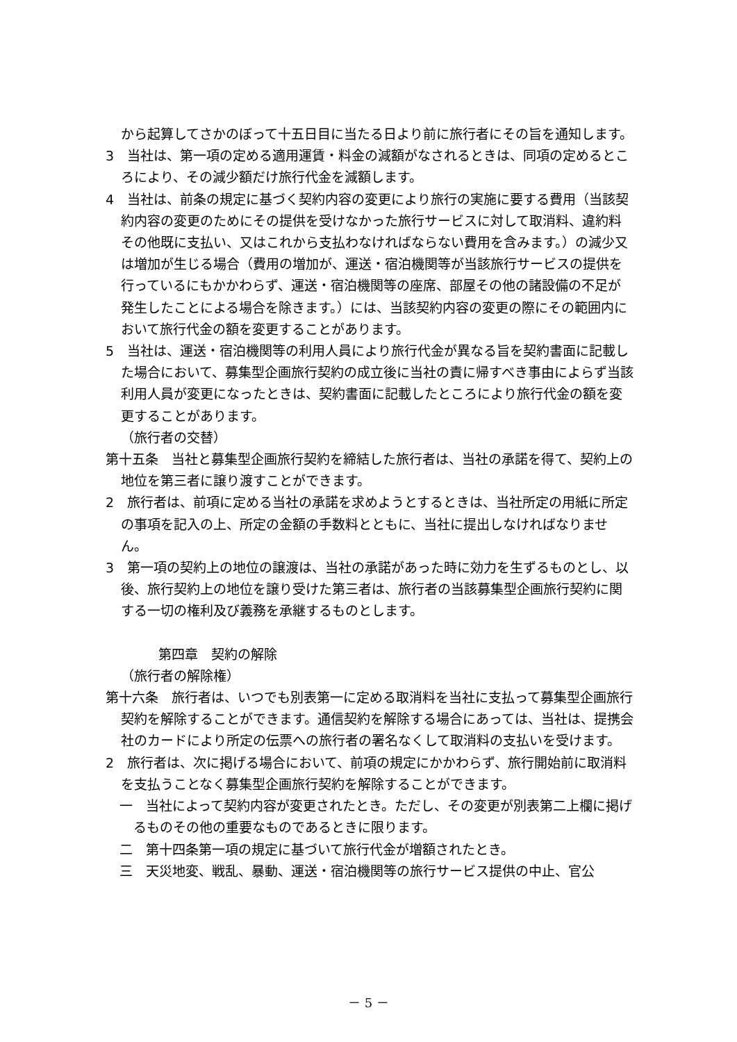から起算してさかのぼって十五日目に当たる日より前に旅行者にその旨を通知します。
3　当社は、第一項の定める適用運賃・料金の減額がなされるときは、同項の定めるところにより、その減少額だけ旅行代金を減額します。
4　当社は、前条の規定に基づく契約内容の変更により旅行の実施に要する費用（当該契約内容の変更のためにその提供を受けなかった旅行サービスに対して取消料、違約料その他既に支払い、又はこれから支払わなければならない費用を含みます。）の減少又は増加が生じる場合（費用の増加が、運送・宿泊機関等が当該旅行サービスの提供を行っているにもかかわらず、運送・宿泊機関等の座席、部屋その他の諸設備の不足が発生したことによる場合を除きます。）には、当該契約内容の変更の際にその範囲内において旅行代金の額を変更することがあります。
5　当社は、運送・宿泊機関等の利用人員により旅行代金が異なる旨を契約書面に記載した場合において、募集型企画旅行契約の成立後に当社の責に帰すべき事由によらず当該利用人員が変更になったときは、契約書面に記載したところにより旅行代金の額を変更することがあります。
（旅行者の交替）
第十五条　当社と募集型企画旅行契約を締結した旅行者は、当社の承諾を得て、契約上の地位を第三者に譲り渡すことができます。
2　旅行者は、前項に定める当社の承諾を求めようとするときは、当社所定の用紙に所定の事項を記入の上、所定の金額の手数料とともに、当社に提出しなければなりません。
3　第一項の契約上の地位の譲渡は、当社の承諾があった時に効力を生ずるものとし、以後、旅行契約上の地位を譲り受けた第三者は、旅行者の当該募集型企画旅行契約に関する一切の権利及び義務を承継するものとします。
第四章　契約の解除
（旅行者の解除権）
第十六条　旅行者は、いつでも別表第一に定める取消料を当社に支払って募集型企画旅行契約を解除することができます。通信契約を解除する場合にあっては、当社は、提携会社のカードにより所定の伝票への旅行者の署名なくして取消料の支払いを受けます。
2　旅行者は、次に掲げる場合において、前項の規定にかかわらず、旅行開始前に取消料を支払うことなく募集型企画旅行契約を解除することができます。
一　当社によって契約内容が変更されたとき。ただし、その変更が別表第二上欄に掲げるものその他の重要なものであるときに限ります。
二　第十四条第一項の規定に基づいて旅行代金が増額されたとき。
三　天災地変、戦乱、暴動、運送・宿泊機関等の旅行サービス提供の中止、官公
－ 5 －